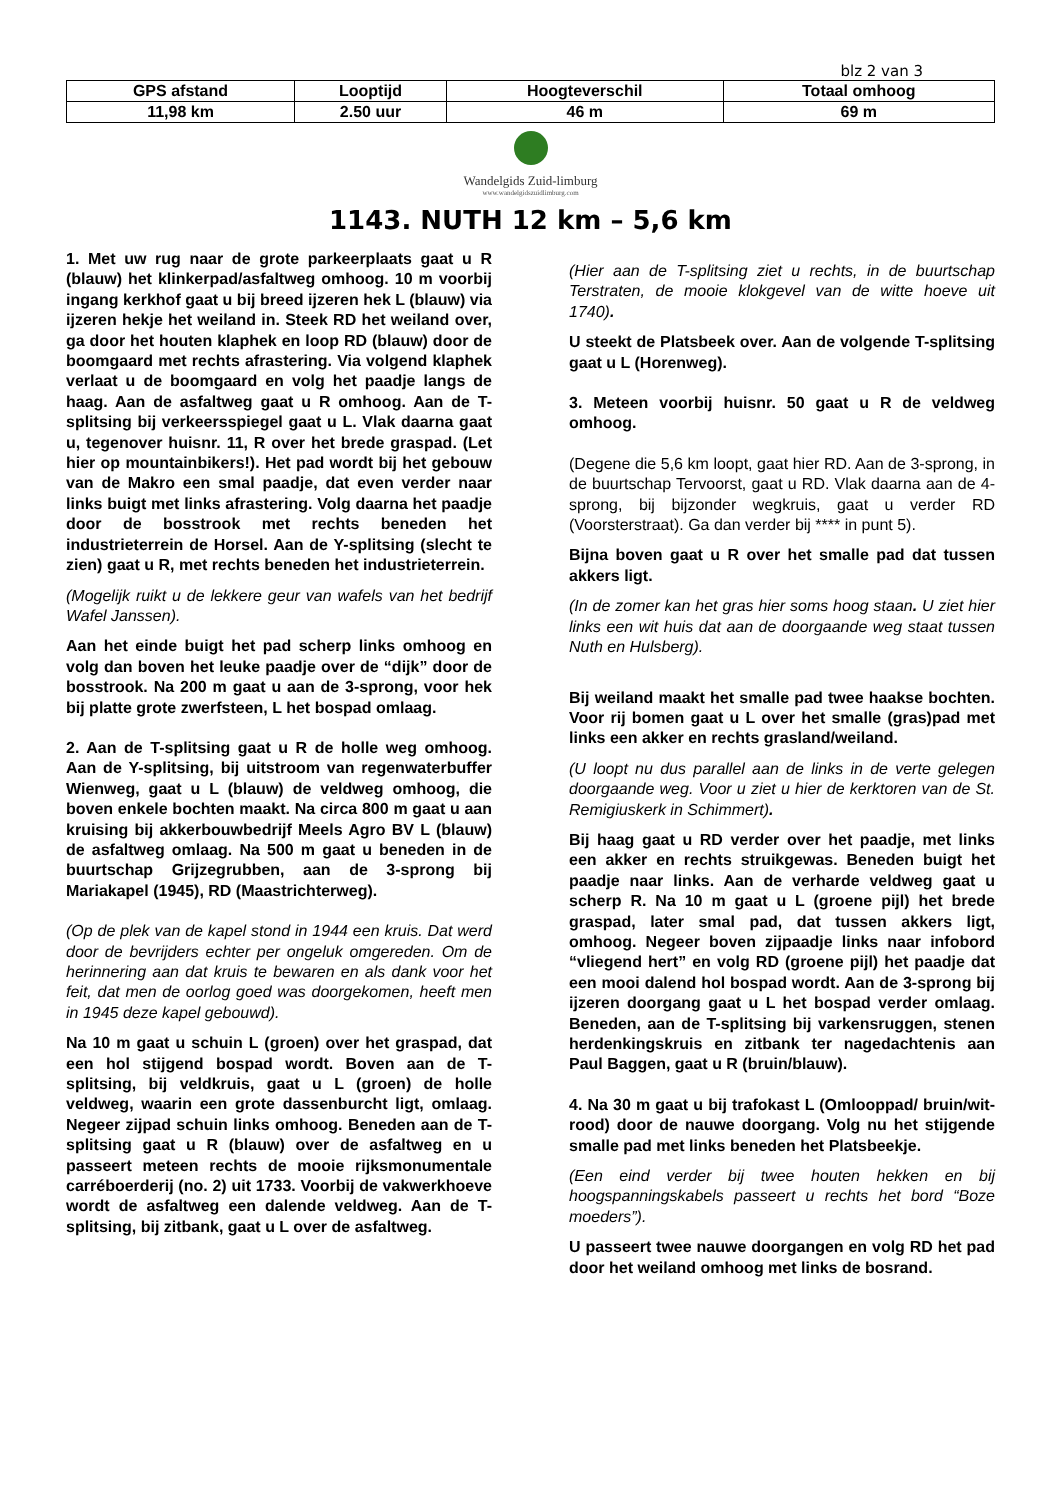blz 2 van 3
| GPS afstand | Looptijd | Hoogteverschil | Totaal omhoog |
| --- | --- | --- | --- |
| 11,98 km | 2.50 uur | 46 m | 69 m |
Wandelgids Zuid-limburg
www.wandelgidszuidlimburg.com
1143. NUTH 12 km – 5,6 km
1. Met uw rug naar de grote parkeerplaats gaat u R (blauw) het klinkerpad/asfaltweg omhoog. 10 m voorbij ingang kerkhof gaat u bij breed ijzeren hek L (blauw) via ijzeren hekje het weiland in. Steek RD het weiland over, ga door het houten klaphek en loop RD (blauw) door de boomgaard met rechts afrastering. Via volgend klaphek verlaat u de boomgaard en volg het paadje langs de haag. Aan de asfaltweg gaat u R omhoog. Aan de T-splitsing bij verkeersspiegel gaat u L. Vlak daarna gaat u, tegenover huisnr. 11, R over het brede graspad. (Let hier op mountainbikers!). Het pad wordt bij het gebouw van de Makro een smal paadje, dat even verder naar links buigt met links afrastering. Volg daarna het paadje door de bosstrook met rechts beneden het industrieterrein de Horsel. Aan de Y-splitsing (slecht te zien) gaat u R, met rechts beneden het industrieterrein.
(Mogelijk ruikt u de lekkere geur van wafels van het bedrijf Wafel Janssen).
Aan het einde buigt het pad scherp links omhoog en volg dan boven het leuke paadje over de “dijk” door de bosstrook. Na 200 m gaat u aan de 3-sprong, voor hek bij platte grote zwerfsteen, L het bospad omlaag.
2. Aan de T-splitsing gaat u R de holle weg omhoog. Aan de Y-splitsing, bij uitstroom van regenwaterbuffer Wienweg, gaat u L (blauw) de veldweg omhoog, die boven enkele bochten maakt. Na circa 800 m gaat u aan kruising bij akkerbouwbedrijf Meels Agro BV L (blauw) de asfaltweg omlaag. Na 500 m gaat u beneden in de buurtschap Grijzegrubben, aan de 3-sprong bij Mariakapel (1945), RD (Maastrichterweg).
(Op de plek van de kapel stond in 1944 een kruis. Dat werd door de bevrijders echter per ongeluk omgereden. Om de herinnering aan dat kruis te bewaren en als dank voor het feit, dat men de oorlog goed was doorgekomen, heeft men in 1945 deze kapel gebouwd).
Na 10 m gaat u schuin L (groen) over het graspad, dat een hol stijgend bospad wordt. Boven aan de T-splitsing, bij veldkruis, gaat u L (groen) de holle veldweg, waarin een grote dassenburcht ligt, omlaag. Negeer zijpad schuin links omhoog. Beneden aan de T-splitsing gaat u R (blauw) over de asfaltweg en u passeert meteen rechts de mooie rijksmonumentale carréboerderij (no. 2) uit 1733. Voorbij de vakwerkhoeve wordt de asfaltweg een dalende veldweg. Aan de T-splitsing, bij zitbank, gaat u L over de asfaltweg.
(Hier aan de T-splitsing ziet u rechts, in de buurtschap Terstraten, de mooie klokgevel van de witte hoeve uit 1740).
U steekt de Platsbeek over. Aan de volgende T-splitsing gaat u L (Horenweg).
3. Meteen voorbij huisnr. 50 gaat u R de veldweg omhoog.
(Degene die 5,6 km loopt, gaat hier RD. Aan de 3-sprong, in de buurtschap Tervoorst, gaat u RD. Vlak daarna aan de 4-sprong, bij bijzonder wegkruis, gaat u verder RD (Voorsterstraat). Ga dan verder bij **** in punt 5).
Bijna boven gaat u R over het smalle pad dat tussen akkers ligt.
(In de zomer kan het gras hier soms hoog staan. U ziet hier links een wit huis dat aan de doorgaande weg staat tussen Nuth en Hulsberg).
Bij weiland maakt het smalle pad twee haakse bochten. Voor rij bomen gaat u L over het smalle (gras)pad met links een akker en rechts grasland/weiland.
(U loopt nu dus parallel aan de links in de verte gelegen doorgaande weg. Voor u ziet u hier de kerktoren van de St. Remigiuskerk in Schimmert).
Bij haag gaat u RD verder over het paadje, met links een akker en rechts struikgewas. Beneden buigt het paadje naar links. Aan de verharde veldweg gaat u scherp R. Na 10 m gaat u L (groene pijl) het brede graspad, later smal pad, dat tussen akkers ligt, omhoog. Negeer boven zijpaadje links naar infobord “vliegend hert” en volg RD (groene pijl) het paadje dat een mooi dalend hol bospad wordt. Aan de 3-sprong bij ijzeren doorgang gaat u L het bospad verder omlaag. Beneden, aan de T-splitsing bij varkensruggen, stenen herdenkingskruis en zitbank ter nagedachtenis aan Paul Baggen, gaat u R (bruin/blauw).
4. Na 30 m gaat u bij trafokast L (Omlooppad/ bruin/wit-rood) door de nauwe doorgang. Volg nu het stijgende smalle pad met links beneden het Platsbeekje.
(Een eind verder bij twee houten hekken en bij hoogspanningskabels passeert u rechts het bord “Boze moeders”).
U passeert twee nauwe doorgangen en volg RD het pad door het weiland omhoog met links de bosrand.